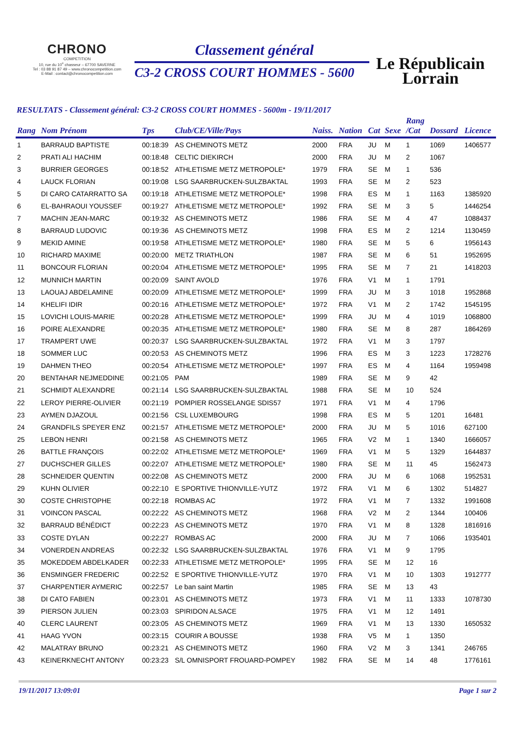CHRONO
COMPETITION
10, rue du 10<sup>e</sup> chasseur – 67700 SAVERNE
Tel : 03 88 91 87 49 – www.chronocompetition.com
E-Mail : contact@chronocompetition.com
Classement général
C3-2 CROSS COURT HOMMES - 5600
Le Républicain
Lorrain
RESULTATS - Classement général: C3-2 CROSS COURT HOMMES - 5600m - 19/11/2017
| Rang | Nom Prénom | Tps | Club/CE/Ville/Pays | Naiss. | Nation | Cat | Sexe | Rang /Cat | Dossard | Licence |
| --- | --- | --- | --- | --- | --- | --- | --- | --- | --- | --- |
| 1 | BARRAUD BAPTISTE | 00:18:39 | AS CHEMINOTS METZ | 2000 | FRA | JU | M | 1 | 1069 | 1406577 |
| 2 | PRATI ALI HACHIM | 00:18:48 | CELTIC DIEKIRCH | 2000 | FRA | JU | M | 2 | 1067 | |
| 3 | BURRIER GEORGES | 00:18:52 | ATHLETISME METZ METROPOLE* | 1979 | FRA | SE | M | 1 | 536 | |
| 4 | LAUCK FLORIAN | 00:19:08 | LSG SAARBRUCKEN-SULZBAKTAL | 1993 | FRA | SE | M | 2 | 523 | |
| 5 | DI CARO CATARRATTO SA | 00:19:18 | ATHLETISME METZ METROPOLE* | 1998 | FRA | ES | M | 1 | 1163 | 1385920 |
| 6 | EL-BAHRAOUI YOUSSEF | 00:19:27 | ATHLETISME METZ METROPOLE* | 1992 | FRA | SE | M | 3 | 5 | 1446254 |
| 7 | MACHIN JEAN-MARC | 00:19:32 | AS CHEMINOTS METZ | 1986 | FRA | SE | M | 4 | 47 | 1088437 |
| 8 | BARRAUD LUDOVIC | 00:19:36 | AS CHEMINOTS METZ | 1998 | FRA | ES | M | 2 | 1214 | 1130459 |
| 9 | MEKID AMINE | 00:19:58 | ATHLETISME METZ METROPOLE* | 1980 | FRA | SE | M | 5 | 6 | 1956143 |
| 10 | RICHARD MAXIME | 00:20:00 | METZ TRIATHLON | 1987 | FRA | SE | M | 6 | 51 | 1952695 |
| 11 | BONCOUR FLORIAN | 00:20:04 | ATHLETISME METZ METROPOLE* | 1995 | FRA | SE | M | 7 | 21 | 1418203 |
| 12 | MUNNICH MARTIN | 00:20:09 | SAINT AVOLD | 1976 | FRA | V1 | M | 1 | 1791 | |
| 13 | LAOUAJ ABDELAMINE | 00:20:09 | ATHLETISME METZ METROPOLE* | 1999 | FRA | JU | M | 3 | 1018 | 1952868 |
| 14 | KHELIFI IDIR | 00:20:16 | ATHLETISME METZ METROPOLE* | 1972 | FRA | V1 | M | 2 | 1742 | 1545195 |
| 15 | LOVICHI LOUIS-MARIE | 00:20:28 | ATHLETISME METZ METROPOLE* | 1999 | FRA | JU | M | 4 | 1019 | 1068800 |
| 16 | POIRE ALEXANDRE | 00:20:35 | ATHLETISME METZ METROPOLE* | 1980 | FRA | SE | M | 8 | 287 | 1864269 |
| 17 | TRAMPERT UWE | 00:20:37 | LSG SAARBRUCKEN-SULZBAKTAL | 1972 | FRA | V1 | M | 3 | 1797 | |
| 18 | SOMMER LUC | 00:20:53 | AS CHEMINOTS METZ | 1996 | FRA | ES | M | 3 | 1223 | 1728276 |
| 19 | DAHMEN THEO | 00:20:54 | ATHLETISME METZ METROPOLE* | 1997 | FRA | ES | M | 4 | 1164 | 1959498 |
| 20 | BENTAHAR NEJMEDDINE | 00:21:05 | PAM | 1989 | FRA | SE | M | 9 | 42 | |
| 21 | SCHMIDT ALEXANDRE | 00:21:14 | LSG SAARBRUCKEN-SULZBAKTAL | 1988 | FRA | SE | M | 10 | 524 | |
| 22 | LEROY PIERRE-OLIVIER | 00:21:19 | POMPIER ROSSELANGE SDIS57 | 1971 | FRA | V1 | M | 4 | 1796 | |
| 23 | AYMEN DJAZOUL | 00:21:56 | CSL LUXEMBOURG | 1998 | FRA | ES | M | 5 | 1201 | 16481 |
| 24 | GRANDFILS SPEYER ENZ | 00:21:57 | ATHLETISME METZ METROPOLE* | 2000 | FRA | JU | M | 5 | 1016 | 627100 |
| 25 | LEBON HENRI | 00:21:58 | AS CHEMINOTS METZ | 1965 | FRA | V2 | M | 1 | 1340 | 1666057 |
| 26 | BATTLE FRANÇOIS | 00:22:02 | ATHLETISME METZ METROPOLE* | 1969 | FRA | V1 | M | 5 | 1329 | 1644837 |
| 27 | DUCHSCHER GILLES | 00:22:07 | ATHLETISME METZ METROPOLE* | 1980 | FRA | SE | M | 11 | 45 | 1562473 |
| 28 | SCHNEIDER QUENTIN | 00:22:08 | AS CHEMINOTS METZ | 2000 | FRA | JU | M | 6 | 1068 | 1952531 |
| 29 | KUHN OLIVIER | 00:22:10 | E SPORTIVE THIONVILLE-YUTZ | 1972 | FRA | V1 | M | 6 | 1302 | 514827 |
| 30 | COSTE CHRISTOPHE | 00:22:18 | ROMBAS AC | 1972 | FRA | V1 | M | 7 | 1332 | 1991608 |
| 31 | VOINCON PASCAL | 00:22:22 | AS CHEMINOTS METZ | 1968 | FRA | V2 | M | 2 | 1344 | 100406 |
| 32 | BARRAUD BÉNÉDICT | 00:22:23 | AS CHEMINOTS METZ | 1970 | FRA | V1 | M | 8 | 1328 | 1816916 |
| 33 | COSTE DYLAN | 00:22:27 | ROMBAS AC | 2000 | FRA | JU | M | 7 | 1066 | 1935401 |
| 34 | VONERDEN ANDREAS | 00:22:32 | LSG SAARBRUCKEN-SULZBAKTAL | 1976 | FRA | V1 | M | 9 | 1795 | |
| 35 | MOKEDDEM ABDELKADER | 00:22:33 | ATHLETISME METZ METROPOLE* | 1995 | FRA | SE | M | 12 | 16 | |
| 36 | ENSMINGER FREDERIC | 00:22:52 | E SPORTIVE THIONVILLE-YUTZ | 1970 | FRA | V1 | M | 10 | 1303 | 1912777 |
| 37 | CHARPENTIER AYMERIC | 00:22:57 | Le ban saint Martin | 1985 | FRA | SE | M | 13 | 43 | |
| 38 | DI CATO FABIEN | 00:23:01 | AS CHEMINOTS METZ | 1973 | FRA | V1 | M | 11 | 1333 | 1078730 |
| 39 | PIERSON JULIEN | 00:23:03 | SPIRIDON ALSACE | 1975 | FRA | V1 | M | 12 | 1491 | |
| 40 | CLERC LAURENT | 00:23:05 | AS CHEMINOTS METZ | 1969 | FRA | V1 | M | 13 | 1330 | 1650532 |
| 41 | HAAG YVON | 00:23:15 | COURIR A BOUSSE | 1938 | FRA | V5 | M | 1 | 1350 | |
| 42 | MALATRAY BRUNO | 00:23:21 | AS CHEMINOTS METZ | 1960 | FRA | V2 | M | 3 | 1341 | 246765 |
| 43 | KEINERKNECHT ANTONY | 00:23:23 | S/L OMNISPORT FROUARD-POMPEY | 1982 | FRA | SE | M | 14 | 48 | 1776161 |
19/11/2017 13:09:01 Page 1 sur 2